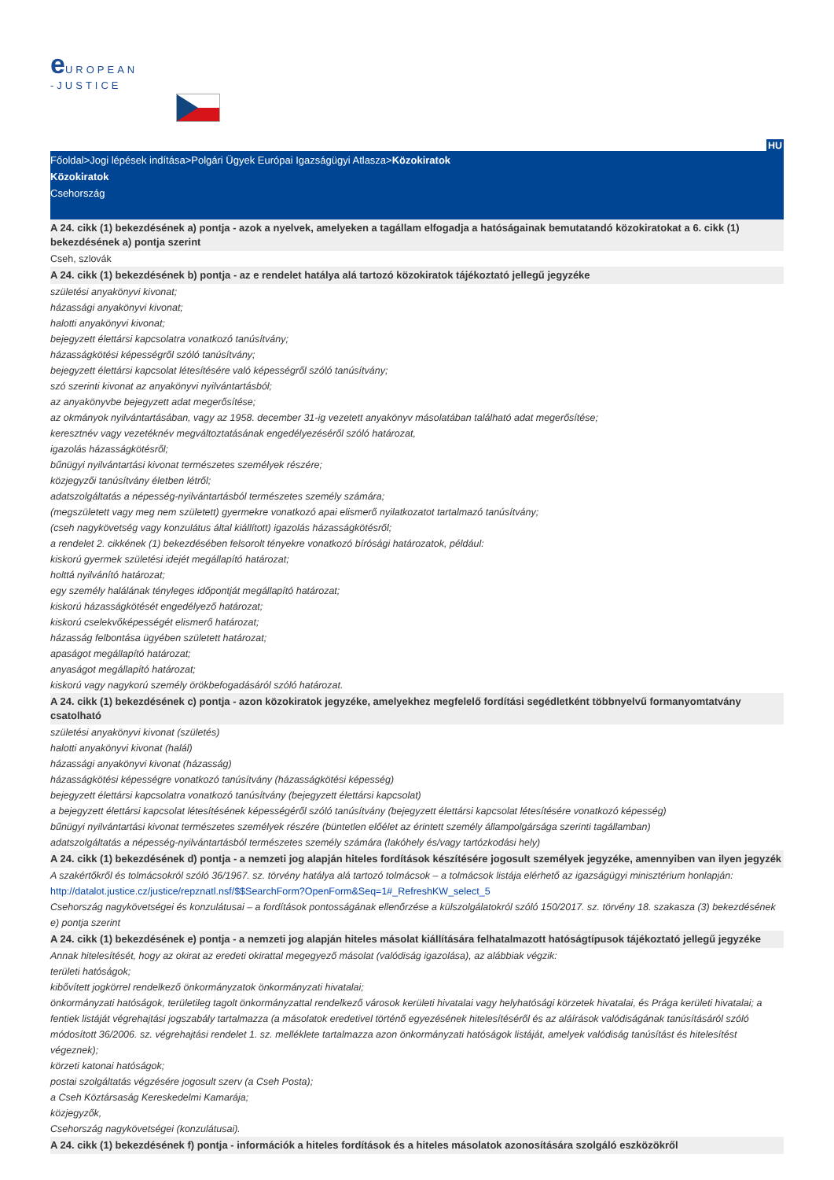e UROPEAN
-JUSTICE
HU
Főoldal>Jogi lépések indítása>Polgári Ügyek Európai Igazságügyi Atlasza>Közokiratok
Közokiratok
Csehország
A 24. cikk (1) bekezdésének a) pontja - azok a nyelvek, amelyeken a tagállam elfogadja a hatóságainak bemutatandó közokiratokat a 6. cikk (1) bekezdésének a) pontja szerint
Cseh, szlovák
A 24. cikk (1) bekezdésének b) pontja - az e rendelet hatálya alá tartozó közokiratok tájékoztató jellegű jegyzéke
születési anyakönyvi kivonat;
házassági anyakönyvi kivonat;
halotti anyakönyvi kivonat;
bejegyzett élettársi kapcsolatra vonatkozó tanúsítvány;
házasságkötési képességről szóló tanúsítvány;
bejegyzett élettársi kapcsolat létesítésére való képességről szóló tanúsítvány;
szó szerinti kivonat az anyakönyvi nyilvántartásból;
az anyakönyvbe bejegyzett adat megerősítése;
az okmányok nyilvántartásában, vagy az 1958. december 31-ig vezetett anyakönyv másolatában található adat megerősítése;
keresztnév vagy vezetéknév megváltoztatásának engedélyezéséről szóló határozat,
igazolás házasságkötésről;
bűnügyi nyilvántartási kivonat természetes személyek részére;
közjegyzői tanúsítvány életben létről;
adatszolgáltatás a népesség-nyilvántartásból természetes személy számára;
(megszületett vagy meg nem született) gyermekre vonatkozó apai elismerő nyilatkozatot tartalmazó tanúsítvány;
(cseh nagykövetség vagy konzulátus által kiállított) igazolás házasságkötésről;
a rendelet 2. cikkének (1) bekezdésében felsorolt tényekre vonatkozó bírósági határozatok, például:
kiskorú gyermek születési idejét megállapító határozat;
holttá nyilvánító határozat;
egy személy halálának tényleges időpontját megállapító határozat;
kiskorú házasságkötését engedélyező határozat;
kiskorú cselekvőképességét elismerő határozat;
házasság felbontása ügyében született határozat;
apaságot megállapító határozat;
anyaságot megállapító határozat;
kiskorú vagy nagykorú személy örökbefogadásáról szóló határozat.
A 24. cikk (1) bekezdésének c) pontja - azon közokiratok jegyzéke, amelyekhez megfelelő fordítási segédletként többnyelvű formanyomtatvány csatolható
születési anyakönyvi kivonat (születés)
halotti anyakönyvi kivonat (halál)
házassági anyakönyvi kivonat (házasság)
házasságkötési képességre vonatkozó tanúsítvány (házasságkötési képesség)
bejegyzett élettársi kapcsolatra vonatkozó tanúsítvány (bejegyzett élettársi kapcsolat)
a bejegyzett élettársi kapcsolat létesítésének képességéről szóló tanúsítvány (bejegyzett élettársi kapcsolat létesítésére vonatkozó képesség)
bűnügyi nyilvántartási kivonat természetes személyek részére (büntetlen előélet az érintett személy állampolgársága szerinti tagállamban)
adatszolgáltatás a népesség-nyilvántartásból természetes személy számára (lakóhely és/vagy tartózkodási hely)
A 24. cikk (1) bekezdésének d) pontja - a nemzeti jog alapján hiteles fordítások készítésére jogosult személyek jegyzéke, amennyiben van ilyen jegyzék
A szakértőkről és tolmácsokról szóló 36/1967. sz. törvény hatálya alá tartozó tolmácsok – a tolmácsok listája elérhető az igazságügyi minisztérium honlapján:
http://datalot.justice.cz/justice/repznatl.nsf/$$SearchForm?OpenForm&Seq=1#_RefreshKW_select_5
Csehország nagykövetségei és konzulátusai – a fordítások pontosságának ellenőrzése a külszolgálatokról szóló 150/2017. sz. törvény 18. szakasza (3) bekezdésének e) pontja szerint
A 24. cikk (1) bekezdésének e) pontja - a nemzeti jog alapján hiteles másolat kiállítására felhatalmazott hatóságtípusok tájékoztató jellegű jegyzéke
Annak hitelesítését, hogy az okirat az eredeti okirattal megegyező másolat (valódiság igazolása), az alábbiak végzik:
területi hatóságok;
kibővített jogkörrel rendelkező önkormányzatok önkormányzati hivatalai;
önkormányzati hatóságok, területileg tagolt önkormányzattal rendelkező városok kerületi hivatalai vagy helyhatósági körzetek hivatalai, és Prága kerületi hivatalai; a fentiek listáját végrehajtási jogszabály tartalmazza (a másolatok eredetivel történő egyezésének hitelesítéséről és az aláírások valódiságának tanúsításáról szóló módosított 36/2006. sz. végrehajtási rendelet 1. sz. melléklete tartalmazza azon önkormányzati hatóságok listáját, amelyek valódiság tanúsítást és hitelesítést végeznek);
körzeti katonai hatóságok;
postai szolgáltatás végzésére jogosult szerv (a Cseh Posta);
a Cseh Köztársaság Kereskedelmi Kamarája;
közjegyzők,
Csehország nagykövetségei (konzulátusai).
A 24. cikk (1) bekezdésének f) pontja - információk a hiteles fordítások és a hiteles másolatok azonosítására szolgáló eszközökről